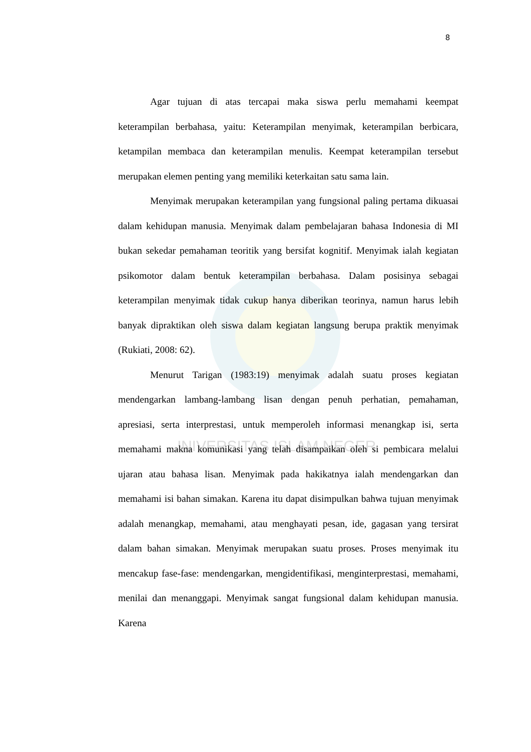UNIVERSITAS ISLAM NEGERI
8
Agar tujuan di atas tercapai maka siswa perlu memahami keempat keterampilan berbahasa, yaitu: Keterampilan menyimak, keterampilan berbicara, ketampilan membaca dan keterampilan menulis. Keempat keterampilan tersebut merupakan elemen penting yang memiliki keterkaitan satu sama lain.
Menyimak merupakan keterampilan yang fungsional paling pertama dikuasai dalam kehidupan manusia. Menyimak dalam pembelajaran bahasa Indonesia di MI bukan sekedar pemahaman teoritik yang bersifat kognitif. Menyimak ialah kegiatan psikomotor dalam bentuk keterampilan berbahasa. Dalam posisinya sebagai keterampilan menyimak tidak cukup hanya diberikan teorinya, namun harus lebih banyak dipraktikan oleh siswa dalam kegiatan langsung berupa praktik menyimak (Rukiati, 2008: 62).
Menurut Tarigan (1983:19) menyimak adalah suatu proses kegiatan mendengarkan lambang-lambang lisan dengan penuh perhatian, pemahaman, apresiasi, serta interprestasi, untuk memperoleh informasi menangkap isi, serta memahami makna komunikasi yang telah disampaikan oleh si pembicara melalui ujaran atau bahasa lisan. Menyimak pada hakikatnya ialah mendengarkan dan memahami isi bahan simakan. Karena itu dapat disimpulkan bahwa tujuan menyimak adalah menangkap, memahami, atau menghayati pesan, ide, gagasan yang tersirat dalam bahan simakan. Menyimak merupakan suatu proses. Proses menyimak itu mencakup fase-fase: mendengarkan, mengidentifikasi, menginterprestasi, memahami, menilai dan menanggapi. Menyimak sangat fungsional dalam kehidupan manusia. Karena